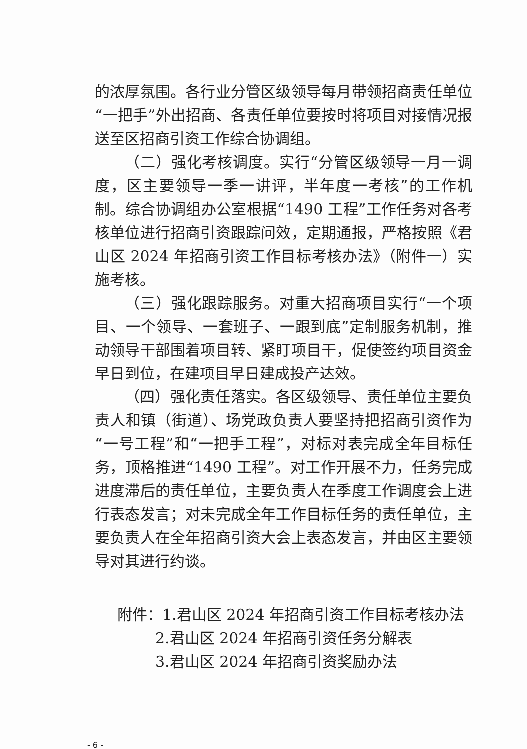的浓厚氛围。各行业分管区级领导每月带领招商责任单位“一把手”外出招商、各责任单位要按时将项目对接情况报送至区招商引资工作综合协调组。
（二）强化考核调度。实行“分管区级领导一月一调度，区主要领导一季一讲评，半年度一考核”的工作机制。综合协调组办公室根据“1490 工程”工作任务对各考核单位进行招商引资跟踪问效，定期通报，严格按照《君山区 2024 年招商引资工作目标考核办法》（附件一）实施考核。
（三）强化跟踪服务。对重大招商项目实行“一个项目、一个领导、一套班子、一跟到底”定制服务机制，推动领导干部围着项目转、紧盯项目干，促使签约项目资金早日到位，在建项目早日建成投产达效。
（四）强化责任落实。各区级领导、责任单位主要负责人和镇（街道）、场党政负责人要坚持把招商引资作为“一号工程”和“一把手工程”，对标对表完成全年目标任务，顶格推进“1490 工程”。对工作开展不力，任务完成进度滞后的责任单位，主要负责人在季度工作调度会上进行表态发言；对未完成全年工作目标任务的责任单位，主要负责人在全年招商引资大会上表态发言，并由区主要领导对其进行约谈。
附件：1.君山区 2024 年招商引资工作目标考核办法
2.君山区 2024 年招商引资任务分解表
3.君山区 2024 年招商引资奖励办法
- 6 -